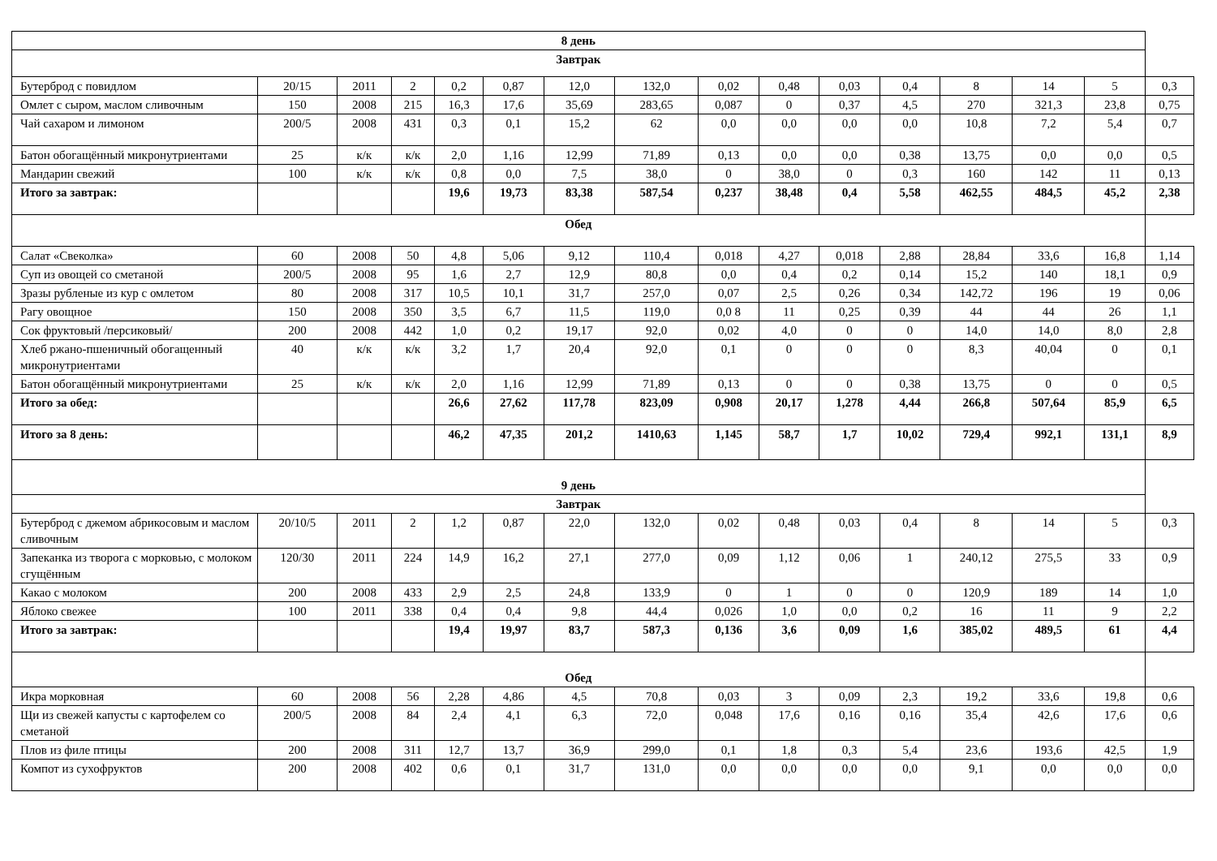| 8 день | | | | | | | | | | | | | | | |
| Завтрак | | | | | | | | | | | | | | | |
| Бутерброд с повидлом | 20/15 | 2011 | 2 | 0,2 | 0,87 | 12,0 | 132,0 | 0,02 | 0,48 | 0,03 | 0,4 | 8 | 14 | 5 | 0,3 |
| Омлет с сыром, маслом сливочным | 150 | 2008 | 215 | 16,3 | 17,6 | 35,69 | 283,65 | 0,087 | 0 | 0,37 | 4,5 | 270 | 321,3 | 23,8 | 0,75 |
| Чай сахаром и лимоном | 200/5 | 2008 | 431 | 0,3 | 0,1 | 15,2 | 62 | 0,0 | 0,0 | 0,0 | 0,0 | 10,8 | 7,2 | 5,4 | 0,7 |
| Батон обогащённый микронутриентами | 25 | к/к | к/к | 2,0 | 1,16 | 12,99 | 71,89 | 0,13 | 0,0 | 0,0 | 0,38 | 13,75 | 0,0 | 0,0 | 0,5 |
| Мандарин свежий | 100 | к/к | к/к | 0,8 | 0,0 | 7,5 | 38,0 | 0 | 38,0 | 0 | 0,3 | 160 | 142 | 11 | 0,13 |
| Итого за завтрак: | | | | 19,6 | 19,73 | 83,38 | 587,54 | 0,237 | 38,48 | 0,4 | 5,58 | 462,55 | 484,5 | 45,2 | 2,38 |
| Обед | | | | | | | | | | | | | | | |
| Салат «Свеколка» | 60 | 2008 | 50 | 4,8 | 5,06 | 9,12 | 110,4 | 0,018 | 4,27 | 0,018 | 2,88 | 28,84 | 33,6 | 16,8 | 1,14 |
| Суп из овощей со сметаной | 200/5 | 2008 | 95 | 1,6 | 2,7 | 12,9 | 80,8 | 0,0 | 0,4 | 0,2 | 0,14 | 15,2 | 140 | 18,1 | 0,9 |
| Зразы рубленые из кур с омлетом | 80 | 2008 | 317 | 10,5 | 10,1 | 31,7 | 257,0 | 0,07 | 2,5 | 0,26 | 0,34 | 142,72 | 196 | 19 | 0,06 |
| Рагу овощное | 150 | 2008 | 350 | 3,5 | 6,7 | 11,5 | 119,0 | 0,0 8 | 11 | 0,25 | 0,39 | 44 | 44 | 26 | 1,1 |
| Сок фруктовый /персиковый/ | 200 | 2008 | 442 | 1,0 | 0,2 | 19,17 | 92,0 | 0,02 | 4,0 | 0 | 0 | 14,0 | 14,0 | 8,0 | 2,8 |
| Хлеб ржано-пшеничный обогащенный микронутриентами | 40 | к/к | к/к | 3,2 | 1,7 | 20,4 | 92,0 | 0,1 | 0 | 0 | 0 | 8,3 | 40,04 | 0 | 0,1 |
| Батон обогащённый микронутриентами | 25 | к/к | к/к | 2,0 | 1,16 | 12,99 | 71,89 | 0,13 | 0 | 0 | 0,38 | 13,75 | 0 | 0 | 0,5 |
| Итого за обед: | | | | 26,6 | 27,62 | 117,78 | 823,09 | 0,908 | 20,17 | 1,278 | 4,44 | 266,8 | 507,64 | 85,9 | 6,5 |
| Итого за 8 день: | | | | 46,2 | 47,35 | 201,2 | 1410,63 | 1,145 | 58,7 | 1,7 | 10,02 | 729,4 | 992,1 | 131,1 | 8,9 |
| 9 день | | | | | | | | | | | | | | | |
| Завтрак | | | | | | | | | | | | | | | |
| Бутерброд с джемом абрикосовым и маслом сливочным | 20/10/5 | 2011 | 2 | 1,2 | 0,87 | 22,0 | 132,0 | 0,02 | 0,48 | 0,03 | 0,4 | 8 | 14 | 5 | 0,3 |
| Запеканка из творога с морковью, с молоком сгущённым | 120/30 | 2011 | 224 | 14,9 | 16,2 | 27,1 | 277,0 | 0,09 | 1,12 | 0,06 | 1 | 240,12 | 275,5 | 33 | 0,9 |
| Какао с молоком | 200 | 2008 | 433 | 2,9 | 2,5 | 24,8 | 133,9 | 0 | 1 | 0 | 0 | 120,9 | 189 | 14 | 1,0 |
| Яблоко свежее | 100 | 2011 | 338 | 0,4 | 0,4 | 9,8 | 44,4 | 0,026 | 1,0 | 0,0 | 0,2 | 16 | 11 | 9 | 2,2 |
| Итого за завтрак: | | | | 19,4 | 19,97 | 83,7 | 587,3 | 0,136 | 3,6 | 0,09 | 1,6 | 385,02 | 489,5 | 61 | 4,4 |
| Обед | | | | | | | | | | | | | | | |
| Икра морковная | 60 | 2008 | 56 | 2,28 | 4,86 | 4,5 | 70,8 | 0,03 | 3 | 0,09 | 2,3 | 19,2 | 33,6 | 19,8 | 0,6 |
| Щи из свежей капусты с картофелем со сметаной | 200/5 | 2008 | 84 | 2,4 | 4,1 | 6,3 | 72,0 | 0,048 | 17,6 | 0,16 | 0,16 | 35,4 | 42,6 | 17,6 | 0,6 |
| Плов из филе птицы | 200 | 2008 | 311 | 12,7 | 13,7 | 36,9 | 299,0 | 0,1 | 1,8 | 0,3 | 5,4 | 23,6 | 193,6 | 42,5 | 1,9 |
| Компот из сухофруктов | 200 | 2008 | 402 | 0,6 | 0,1 | 31,7 | 131,0 | 0,0 | 0,0 | 0,0 | 0,0 | 9,1 | 0,0 | 0,0 | 0,0 |